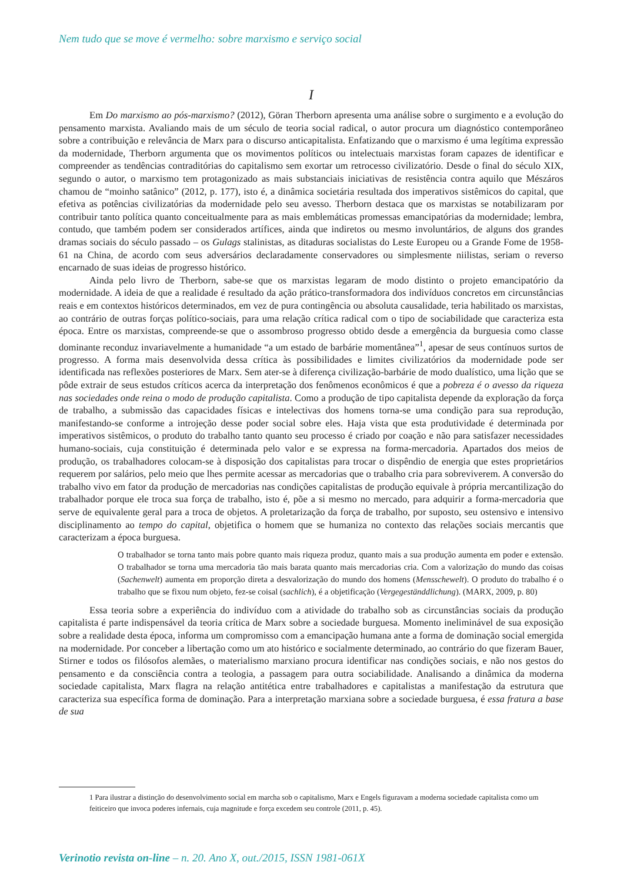Nem tudo que se move é vermelho: sobre marxismo e serviço social
I
Em Do marxismo ao pós-marxismo? (2012), Göran Therborn apresenta uma análise sobre o surgimento e a evolução do pensamento marxista. Avaliando mais de um século de teoria social radical, o autor procura um diagnóstico contemporâneo sobre a contribuição e relevância de Marx para o discurso anticapitalista. Enfatizando que o marxismo é uma legítima expressão da modernidade, Therborn argumenta que os movimentos políticos ou intelectuais marxistas foram capazes de identificar e compreender as tendências contraditórias do capitalismo sem exortar um retrocesso civilizatório. Desde o final do século XIX, segundo o autor, o marxismo tem protagonizado as mais substanciais iniciativas de resistência contra aquilo que Mészáros chamou de “moinho satânico” (2012, p. 177), isto é, a dinâmica societária resultada dos imperativos sistêmicos do capital, que efetiva as potências civilizatórias da modernidade pelo seu avesso. Therborn destaca que os marxistas se notabilizaram por contribuir tanto política quanto conceitualmente para as mais emblemáticas promessas emancipatórias da modernidade; lembra, contudo, que também podem ser considerados artífices, ainda que indiretos ou mesmo involuntários, de alguns dos grandes dramas sociais do século passado – os Gulags stalinistas, as ditaduras socialistas do Leste Europeu ou a Grande Fome de 1958-61 na China, de acordo com seus adversários declaradamente conservadores ou simplesmente niilistas, seriam o reverso encarnado de suas ideias de progresso histórico.
Ainda pelo livro de Therborn, sabe-se que os marxistas legaram de modo distinto o projeto emancipatório da modernidade. A ideia de que a realidade é resultado da ação prático-transformadora dos indivíduos concretos em circunstâncias reais e em contextos históricos determinados, em vez de pura contingência ou absoluta causalidade, teria habilitado os marxistas, ao contrário de outras forças político-sociais, para uma relação crítica radical com o tipo de sociabilidade que caracteriza esta época. Entre os marxistas, compreende-se que o assombroso progresso obtido desde a emergência da burguesia como classe dominante reconduz invariavelmente a humanidade “a um estado de barbárie momentânea”<sup>1</sup>, apesar de seus contínuos surtos de progresso. A forma mais desenvolvida dessa crítica às possibilidades e limites civilizatórios da modernidade pode ser identificada nas reflexões posteriores de Marx. Sem ater-se à diferença civilização-barbárie de modo dualístico, uma lição que se pôde extrair de seus estudos críticos acerca da interpretação dos fenômenos econômicos é que a pobreza é o avesso da riqueza nas sociedades onde reina o modo de produção capitalista. Como a produção de tipo capitalista depende da exploração da força de trabalho, a submissão das capacidades físicas e intelectivas dos homens torna-se uma condição para sua reprodução, manifestando-se conforme a introjeção desse poder social sobre eles. Haja vista que esta produtividade é determinada por imperativos sistêmicos, o produto do trabalho tanto quanto seu processo é criado por coação e não para satisfazer necessidades humano-sociais, cuja constituição é determinada pelo valor e se expressa na forma-mercadoria. Apartados dos meios de produção, os trabalhadores colocam-se à disposição dos capitalistas para trocar o dispêndio de energia que estes proprietários requerem por salários, pelo meio que lhes permite acessar as mercadorias que o trabalho cria para sobreviverem. A conversão do trabalho vivo em fator da produção de mercadorias nas condições capitalistas de produção equivale à própria mercantilização do trabalhador porque ele troca sua força de trabalho, isto é, põe a si mesmo no mercado, para adquirir a forma-mercadoria que serve de equivalente geral para a troca de objetos. A proletarização da força de trabalho, por suposto, seu ostensivo e intensivo disciplinamento ao tempo do capital, objetifica o homem que se humaniza no contexto das relações sociais mercantis que caracterizam a época burguesa.
O trabalhador se torna tanto mais pobre quanto mais riqueza produz, quanto mais a sua produção aumenta em poder e extensão. O trabalhador se torna uma mercadoria tão mais barata quanto mais mercadorias cria. Com a valorização do mundo das coisas (Sachenwelt) aumenta em proporção direta a desvalorização do mundo dos homens (Mensschewelt). O produto do trabalho é o trabalho que se fixou num objeto, fez-se coisal (sachlich), é a objetificação (Vergegeständdlichung). (MARX, 2009, p. 80)
Essa teoria sobre a experiência do indivíduo com a atividade do trabalho sob as circunstâncias sociais da produção capitalista é parte indispensável da teoria crítica de Marx sobre a sociedade burguesa. Momento ineliminável de sua exposição sobre a realidade desta época, informa um compromisso com a emancipação humana ante a forma de dominação social emergida na modernidade. Por conceber a libertação como um ato histórico e socialmente determinado, ao contrário do que fizeram Bauer, Stirner e todos os filósofos alemães, o materialismo marxiano procura identificar nas condições sociais, e não nos gestos do pensamento e da consciência contra a teologia, a passagem para outra sociabilidade. Analisando a dinâmica da moderna sociedade capitalista, Marx flagra na relação antitética entre trabalhadores e capitalistas a manifestação da estrutura que caracteriza sua específica forma de dominação. Para a interpretação marxiana sobre a sociedade burguesa, é essa fratura a base de sua
1 Para ilustrar a distinção do desenvolvimento social em marcha sob o capitalismo, Marx e Engels figuravam a moderna sociedade capitalista como um feiticeiro que invoca poderes infernais, cuja magnitude e força excedem seu controle (2011, p. 45).
Verinotio revista on-line – n. 20. Ano X, out./2015, ISSN 1981-061X